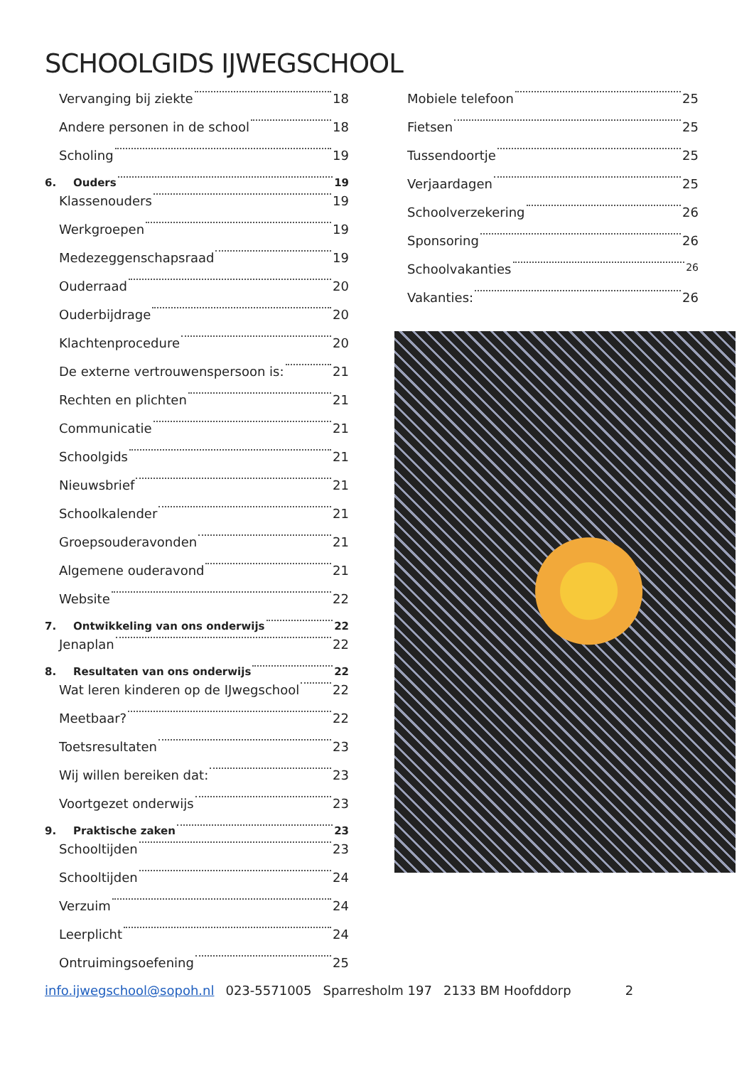SCHOOLGIDS IJWEGSCHOOL
Vervanging bij ziekte 18
Andere personen in de school 18
Scholing 19
6. Ouders 19
Klassenouders 19
Werkgroepen 19
Medezeggenschapsraad 19
Ouderraad 20
Ouderbijdrage 20
Klachtenprocedure 20
De externe vertrouwenspersoon is: 21
Rechten en plichten 21
Communicatie 21
Schoolgids 21
Nieuwsbrief 21
Schoolkalender 21
Groepsouderavonden 21
Algemene ouderavond 21
Website 22
7. Ontwikkeling van ons onderwijs 22
Jenaplan 22
8. Resultaten van ons onderwijs 22
Wat leren kinderen op de IJwegschool 22
Meetbaar? 22
Toetsresultaten 23
Wij willen bereiken dat: 23
Voortgezet onderwijs 23
9. Praktische zaken 23
Schooltijden 23
Schooltijden 24
Verzuim 24
Leerplicht 24
Ontruimingsoefening 25
Mobiele telefoon 25
Fietsen 25
Tussendoortje 25
Verjaardagen 25
Schoolverzekering 26
Sponsoring 26
Schoolvakanties 26
Vakanties: 26
info.ijwegschool@sopoh.nl 023-5571005 Sparresholm 197 2133 BM Hoofddorp 2